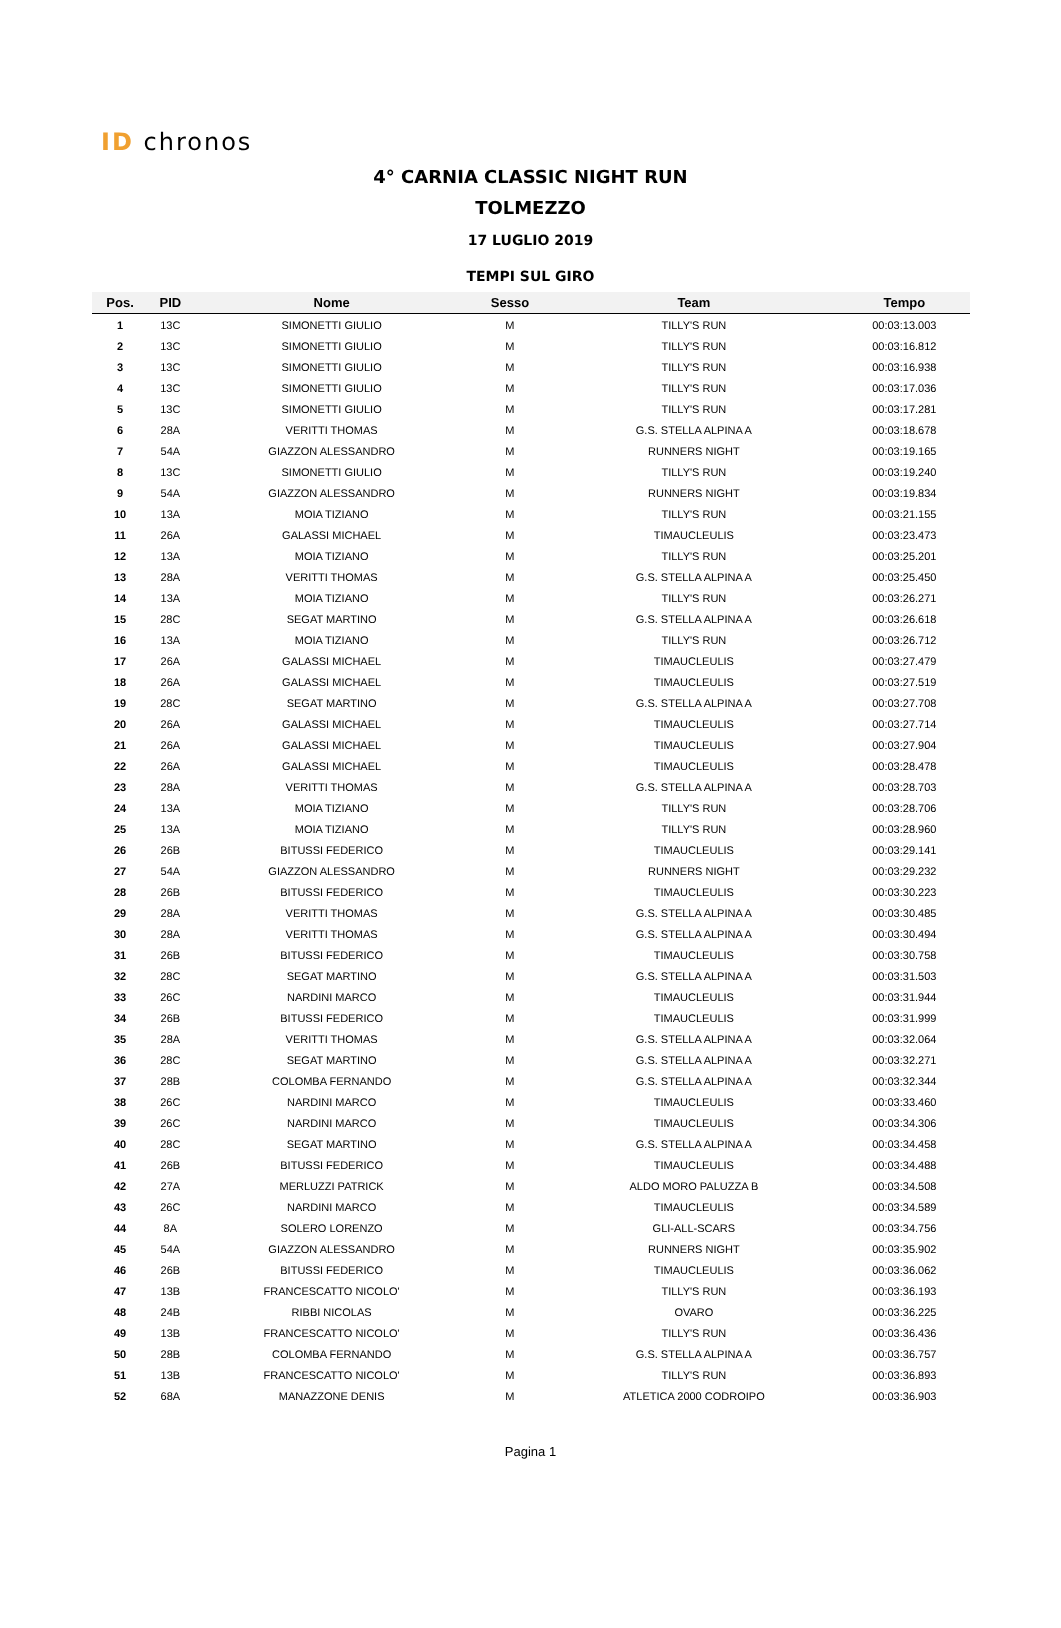ID chronos
4° CARNIA CLASSIC NIGHT RUN
TOLMEZZO
17 LUGLIO 2019
TEMPI SUL GIRO
| Pos. | PID | Nome | Sesso | Team | Tempo |
| --- | --- | --- | --- | --- | --- |
| 1 | 13C | SIMONETTI GIULIO | M | TILLY'S RUN | 00:03:13.003 |
| 2 | 13C | SIMONETTI GIULIO | M | TILLY'S RUN | 00:03:16.812 |
| 3 | 13C | SIMONETTI GIULIO | M | TILLY'S RUN | 00:03:16.938 |
| 4 | 13C | SIMONETTI GIULIO | M | TILLY'S RUN | 00:03:17.036 |
| 5 | 13C | SIMONETTI GIULIO | M | TILLY'S RUN | 00:03:17.281 |
| 6 | 28A | VERITTI THOMAS | M | G.S. STELLA ALPINA A | 00:03:18.678 |
| 7 | 54A | GIAZZON ALESSANDRO | M | RUNNERS NIGHT | 00:03:19.165 |
| 8 | 13C | SIMONETTI GIULIO | M | TILLY'S RUN | 00:03:19.240 |
| 9 | 54A | GIAZZON ALESSANDRO | M | RUNNERS NIGHT | 00:03:19.834 |
| 10 | 13A | MOIA TIZIANO | M | TILLY'S RUN | 00:03:21.155 |
| 11 | 26A | GALASSI MICHAEL | M | TIMAUCLEULIS | 00:03:23.473 |
| 12 | 13A | MOIA TIZIANO | M | TILLY'S RUN | 00:03:25.201 |
| 13 | 28A | VERITTI THOMAS | M | G.S. STELLA ALPINA A | 00:03:25.450 |
| 14 | 13A | MOIA TIZIANO | M | TILLY'S RUN | 00:03:26.271 |
| 15 | 28C | SEGAT MARTINO | M | G.S. STELLA ALPINA A | 00:03:26.618 |
| 16 | 13A | MOIA TIZIANO | M | TILLY'S RUN | 00:03:26.712 |
| 17 | 26A | GALASSI MICHAEL | M | TIMAUCLEULIS | 00:03:27.479 |
| 18 | 26A | GALASSI MICHAEL | M | TIMAUCLEULIS | 00:03:27.519 |
| 19 | 28C | SEGAT MARTINO | M | G.S. STELLA ALPINA A | 00:03:27.708 |
| 20 | 26A | GALASSI MICHAEL | M | TIMAUCLEULIS | 00:03:27.714 |
| 21 | 26A | GALASSI MICHAEL | M | TIMAUCLEULIS | 00:03:27.904 |
| 22 | 26A | GALASSI MICHAEL | M | TIMAUCLEULIS | 00:03:28.478 |
| 23 | 28A | VERITTI THOMAS | M | G.S. STELLA ALPINA A | 00:03:28.703 |
| 24 | 13A | MOIA TIZIANO | M | TILLY'S RUN | 00:03:28.706 |
| 25 | 13A | MOIA TIZIANO | M | TILLY'S RUN | 00:03:28.960 |
| 26 | 26B | BITUSSI FEDERICO | M | TIMAUCLEULIS | 00:03:29.141 |
| 27 | 54A | GIAZZON ALESSANDRO | M | RUNNERS NIGHT | 00:03:29.232 |
| 28 | 26B | BITUSSI FEDERICO | M | TIMAUCLEULIS | 00:03:30.223 |
| 29 | 28A | VERITTI THOMAS | M | G.S. STELLA ALPINA A | 00:03:30.485 |
| 30 | 28A | VERITTI THOMAS | M | G.S. STELLA ALPINA A | 00:03:30.494 |
| 31 | 26B | BITUSSI FEDERICO | M | TIMAUCLEULIS | 00:03:30.758 |
| 32 | 28C | SEGAT MARTINO | M | G.S. STELLA ALPINA A | 00:03:31.503 |
| 33 | 26C | NARDINI MARCO | M | TIMAUCLEULIS | 00:03:31.944 |
| 34 | 26B | BITUSSI FEDERICO | M | TIMAUCLEULIS | 00:03:31.999 |
| 35 | 28A | VERITTI THOMAS | M | G.S. STELLA ALPINA A | 00:03:32.064 |
| 36 | 28C | SEGAT MARTINO | M | G.S. STELLA ALPINA A | 00:03:32.271 |
| 37 | 28B | COLOMBA FERNANDO | M | G.S. STELLA ALPINA A | 00:03:32.344 |
| 38 | 26C | NARDINI MARCO | M | TIMAUCLEULIS | 00:03:33.460 |
| 39 | 26C | NARDINI MARCO | M | TIMAUCLEULIS | 00:03:34.306 |
| 40 | 28C | SEGAT MARTINO | M | G.S. STELLA ALPINA A | 00:03:34.458 |
| 41 | 26B | BITUSSI FEDERICO | M | TIMAUCLEULIS | 00:03:34.488 |
| 42 | 27A | MERLUZZI PATRICK | M | ALDO MORO PALUZZA B | 00:03:34.508 |
| 43 | 26C | NARDINI MARCO | M | TIMAUCLEULIS | 00:03:34.589 |
| 44 | 8A | SOLERO LORENZO | M | GLI-ALL-SCARS | 00:03:34.756 |
| 45 | 54A | GIAZZON ALESSANDRO | M | RUNNERS NIGHT | 00:03:35.902 |
| 46 | 26B | BITUSSI FEDERICO | M | TIMAUCLEULIS | 00:03:36.062 |
| 47 | 13B | FRANCESCATTO NICOLO' | M | TILLY'S RUN | 00:03:36.193 |
| 48 | 24B | RIBBI NICOLAS | M | OVARO | 00:03:36.225 |
| 49 | 13B | FRANCESCATTO NICOLO' | M | TILLY'S RUN | 00:03:36.436 |
| 50 | 28B | COLOMBA FERNANDO | M | G.S. STELLA ALPINA A | 00:03:36.757 |
| 51 | 13B | FRANCESCATTO NICOLO' | M | TILLY'S RUN | 00:03:36.893 |
| 52 | 68A | MANAZZONE DENIS | M | ATLETICA 2000 CODROIPO | 00:03:36.903 |
Pagina 1